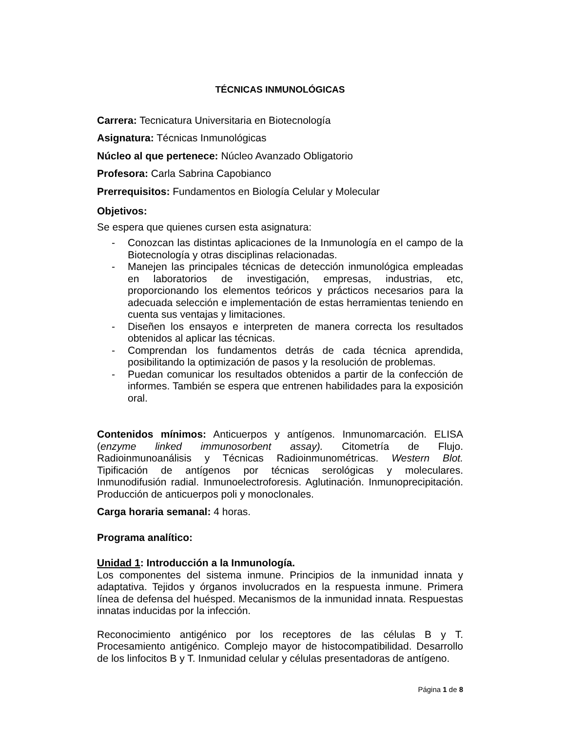TÉCNICAS INMUNOLÓGICAS
Carrera: Tecnicatura Universitaria en Biotecnología
Asignatura: Técnicas Inmunológicas
Núcleo al que pertenece: Núcleo Avanzado Obligatorio
Profesora: Carla Sabrina Capobianco
Prerrequisitos: Fundamentos en Biología Celular y Molecular
Objetivos:
Se espera que quienes cursen esta asignatura:
- Conozcan las distintas aplicaciones de la Inmunología en el campo de la Biotecnología y otras disciplinas relacionadas.
- Manejen las principales técnicas de detección inmunológica empleadas en laboratorios de investigación, empresas, industrias, etc, proporcionando los elementos teóricos y prácticos necesarios para la adecuada selección e implementación de estas herramientas teniendo en cuenta sus ventajas y limitaciones.
- Diseñen los ensayos e interpreten de manera correcta los resultados obtenidos al aplicar las técnicas.
- Comprendan los fundamentos detrás de cada técnica aprendida, posibilitando la optimización de pasos y la resolución de problemas.
- Puedan comunicar los resultados obtenidos a partir de la confección de informes. También se espera que entrenen habilidades para la exposición oral.
Contenidos mínimos: Anticuerpos y antígenos. Inmunomarcación. ELISA (enzyme linked immunosorbent assay). Citometría de Flujo. Radioinmunoanálisis y Técnicas Radioinmunométricas. Western Blot. Tipificación de antígenos por técnicas serológicas y moleculares. Inmunodifusión radial. Inmunoelectroforesis. Aglutinación. Inmunoprecipitación. Producción de anticuerpos poli y monoclonales.
Carga horaria semanal: 4 horas.
Programa analítico:
Unidad 1: Introducción a la Inmunología.
Los componentes del sistema inmune. Principios de la inmunidad innata y adaptativa. Tejidos y órganos involucrados en la respuesta inmune. Primera línea de defensa del huésped. Mecanismos de la inmunidad innata. Respuestas innatas inducidas por la infección.
Reconocimiento antigénico por los receptores de las células B y T. Procesamiento antigénico. Complejo mayor de histocompatibilidad. Desarrollo de los linfocitos B y T. Inmunidad celular y células presentadoras de antígeno.
Página 1 de 8